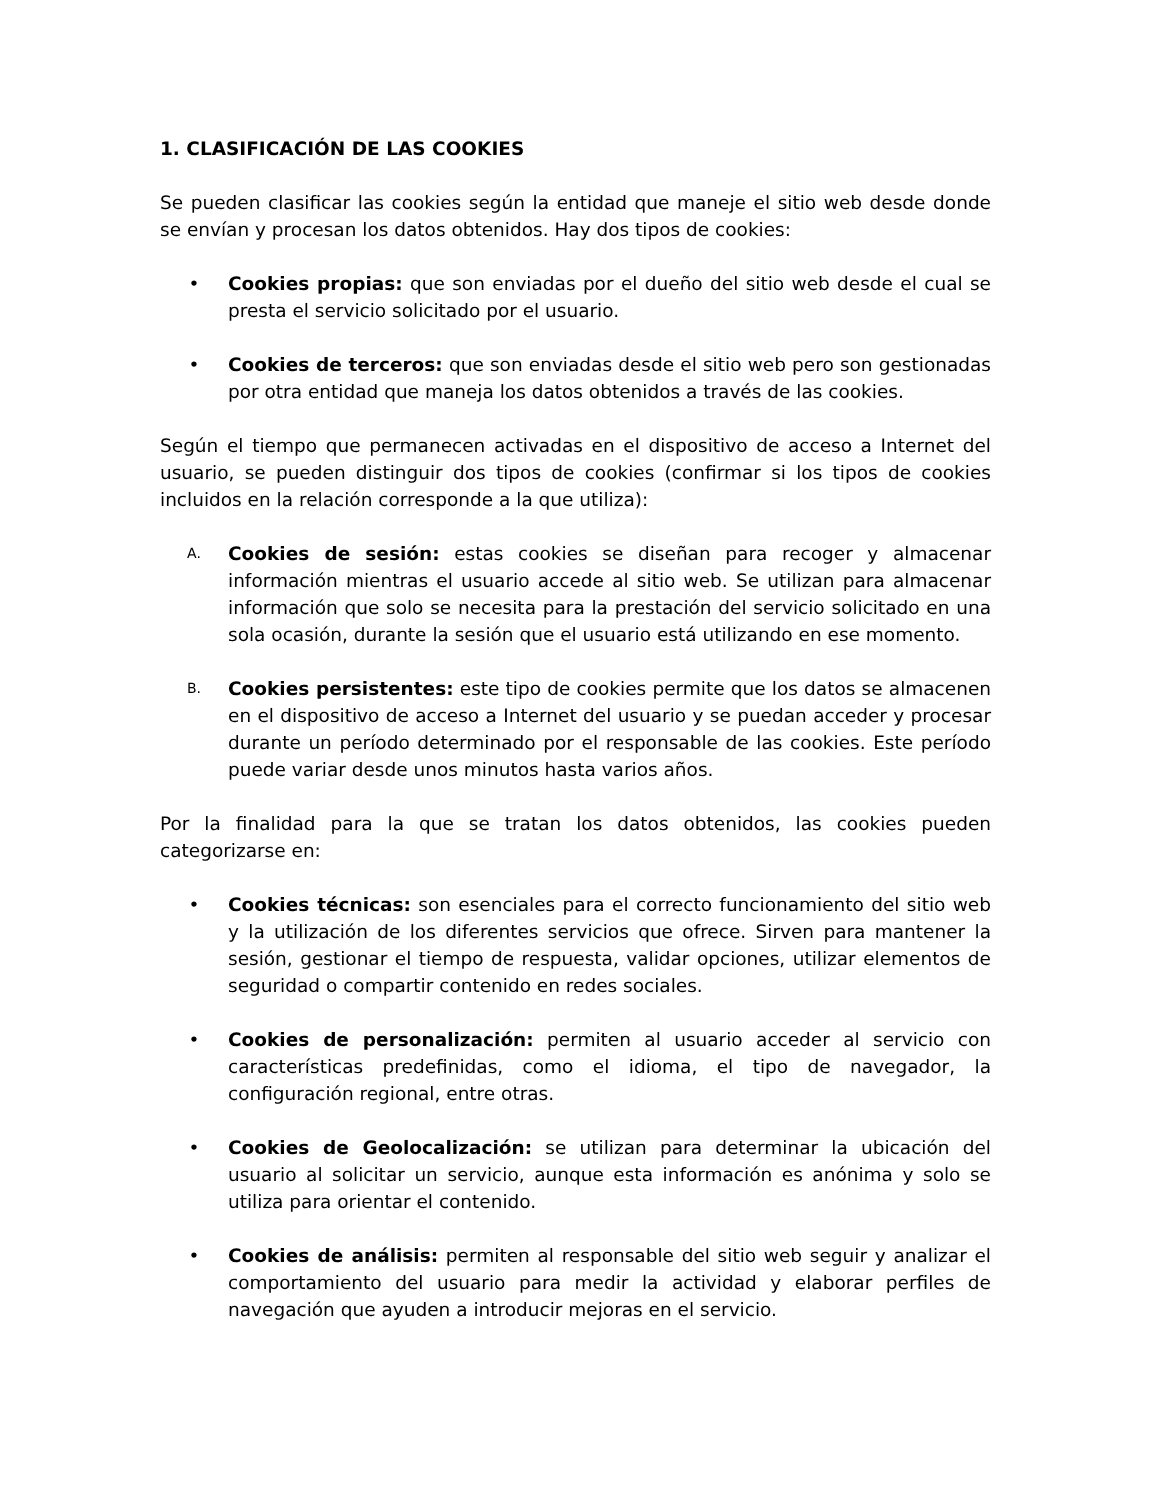1. CLASIFICACIÓN DE LAS COOKIES
Se pueden clasificar las cookies según la entidad que maneje el sitio web desde donde se envían y procesan los datos obtenidos. Hay dos tipos de cookies:
• Cookies propias: que son enviadas por el dueño del sitio web desde el cual se presta el servicio solicitado por el usuario.
• Cookies de terceros: que son enviadas desde el sitio web pero son gestionadas por otra entidad que maneja los datos obtenidos a través de las cookies.
Según el tiempo que permanecen activadas en el dispositivo de acceso a Internet del usuario, se pueden distinguir dos tipos de cookies (confirmar si los tipos de cookies incluidos en la relación corresponde a la que utiliza):
A.
Cookies de sesión: estas cookies se diseñan para recoger y almacenar información mientras el usuario accede al sitio web. Se utilizan para almacenar información que solo se necesita para la prestación del servicio solicitado en una sola ocasión, durante la sesión que el usuario está utilizando en ese momento.
B.
Cookies persistentes: este tipo de cookies permite que los datos se almacenen en el dispositivo de acceso a Internet del usuario y se puedan acceder y procesar durante un período determinado por el responsable de las cookies. Este período puede variar desde unos minutos hasta varios años.
Por la finalidad para la que se tratan los datos obtenidos, las cookies pueden categorizarse en:
• Cookies técnicas: son esenciales para el correcto funcionamiento del sitio web y la utilización de los diferentes servicios que ofrece. Sirven para mantener la sesión, gestionar el tiempo de respuesta, validar opciones, utilizar elementos de seguridad o compartir contenido en redes sociales.
• Cookies de personalización: permiten al usuario acceder al servicio con características predefinidas, como el idioma, el tipo de navegador, la configuración regional, entre otras.
• Cookies de Geolocalización: se utilizan para determinar la ubicación del usuario al solicitar un servicio, aunque esta información es anónima y solo se utiliza para orientar el contenido.
• Cookies de análisis: permiten al responsable del sitio web seguir y analizar el comportamiento del usuario para medir la actividad y elaborar perfiles de navegación que ayuden a introducir mejoras en el servicio.